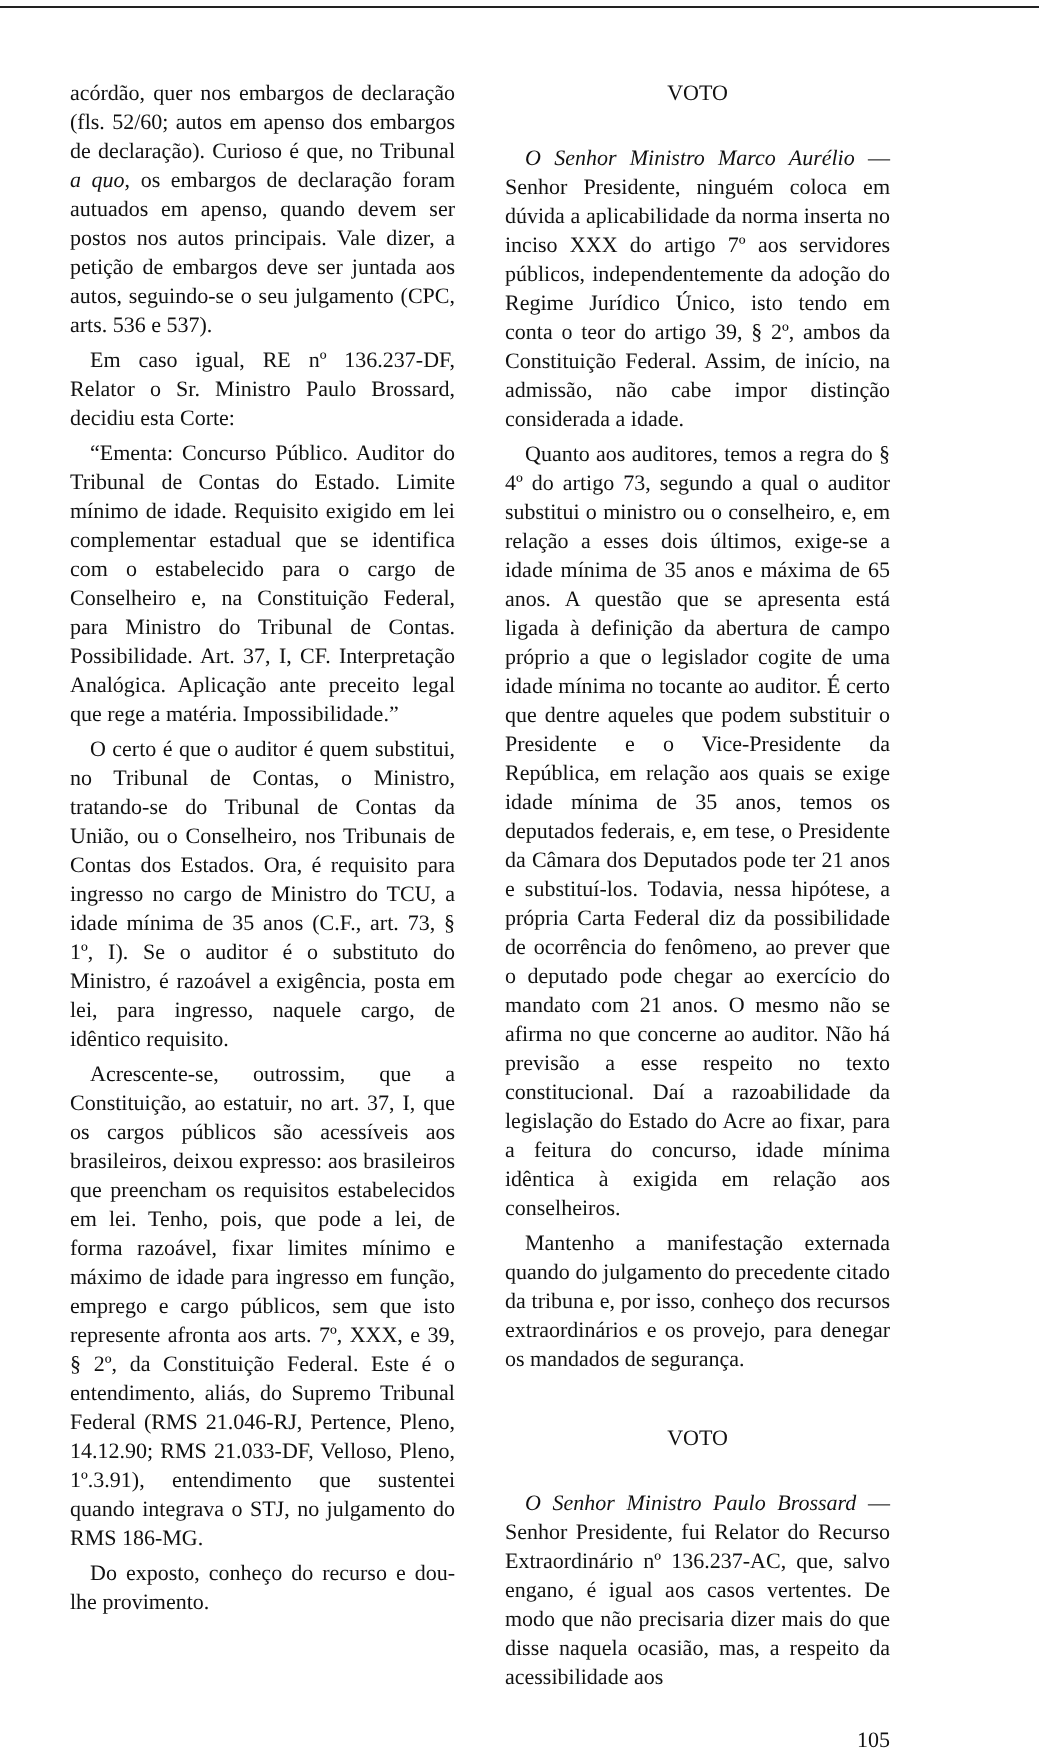acórdão, quer nos embargos de declaração (fls. 52/60; autos em apenso dos embargos de declaração). Curioso é que, no Tribunal a quo, os embargos de declaração foram autuados em apenso, quando devem ser postos nos autos principais. Vale dizer, a petição de embargos deve ser juntada aos autos, seguindo-se o seu julgamento (CPC, arts. 536 e 537).
Em caso igual, RE nº 136.237-DF, Relator o Sr. Ministro Paulo Brossard, decidiu esta Corte:
“Ementa: Concurso Público. Auditor do Tribunal de Contas do Estado. Limite mínimo de idade. Requisito exigido em lei complementar estadual que se identifica com o estabelecido para o cargo de Conselheiro e, na Constituição Federal, para Ministro do Tribunal de Contas. Possibilidade. Art. 37, I, CF. Interpretação Analógica. Aplicação ante preceito legal que rege a matéria. Impossibilidade.”
O certo é que o auditor é quem substitui, no Tribunal de Contas, o Ministro, tratando-se do Tribunal de Contas da União, ou o Conselheiro, nos Tribunais de Contas dos Estados. Ora, é requisito para ingresso no cargo de Ministro do TCU, a idade mínima de 35 anos (C.F., art. 73, § 1º, I). Se o auditor é o substituto do Ministro, é razoável a exigência, posta em lei, para ingresso, naquele cargo, de idêntico requisito.
Acrescente-se, outrossim, que a Constituição, ao estatuir, no art. 37, I, que os cargos públicos são acessíveis aos brasileiros, deixou expresso: aos brasileiros que preencham os requisitos estabelecidos em lei. Tenho, pois, que pode a lei, de forma razoável, fixar limites mínimo e máximo de idade para ingresso em função, emprego e cargo públicos, sem que isto represente afronta aos arts. 7º, XXX, e 39, § 2º, da Constituição Federal. Este é o entendimento, aliás, do Supremo Tribunal Federal (RMS 21.046-RJ, Pertence, Pleno, 14.12.90; RMS 21.033-DF, Velloso, Pleno, 1º.3.91), entendimento que sustentei quando integrava o STJ, no julgamento do RMS 186-MG.
Do exposto, conheço do recurso e dou-lhe provimento.
VOTO
O Senhor Ministro Marco Aurélio — Senhor Presidente, ninguém coloca em dúvida a aplicabilidade da norma inserta no inciso XXX do artigo 7º aos servidores públicos, independentemente da adoção do Regime Jurídico Único, isto tendo em conta o teor do artigo 39, § 2º, ambos da Constituição Federal. Assim, de início, na admissão, não cabe impor distinção considerada a idade.
Quanto aos auditores, temos a regra do § 4º do artigo 73, segundo a qual o auditor substitui o ministro ou o conselheiro, e, em relação a esses dois últimos, exige-se a idade mínima de 35 anos e máxima de 65 anos. A questão que se apresenta está ligada à definição da abertura de campo próprio a que o legislador cogite de uma idade mínima no tocante ao auditor. É certo que dentre aqueles que podem substituir o Presidente e o Vice-Presidente da República, em relação aos quais se exige idade mínima de 35 anos, temos os deputados federais, e, em tese, o Presidente da Câmara dos Deputados pode ter 21 anos e substituí-los. Todavia, nessa hipótese, a própria Carta Federal diz da possibilidade de ocorrência do fenômeno, ao prever que o deputado pode chegar ao exercício do mandato com 21 anos. O mesmo não se afirma no que concerne ao auditor. Não há previsão a esse respeito no texto constitucional. Daí a razoabilidade da legislação do Estado do Acre ao fixar, para a feitura do concurso, idade mínima idêntica à exigida em relação aos conselheiros.
Mantenho a manifestação externada quando do julgamento do precedente citado da tribuna e, por isso, conheço dos recursos extraordinários e os provejo, para denegar os mandados de segurança.
VOTO
O Senhor Ministro Paulo Brossard — Senhor Presidente, fui Relator do Recurso Extraordinário nº 136.237-AC, que, salvo engano, é igual aos casos vertentes. De modo que não precisaria dizer mais do que disse naquela ocasião, mas, a respeito da acessibilidade aos
105